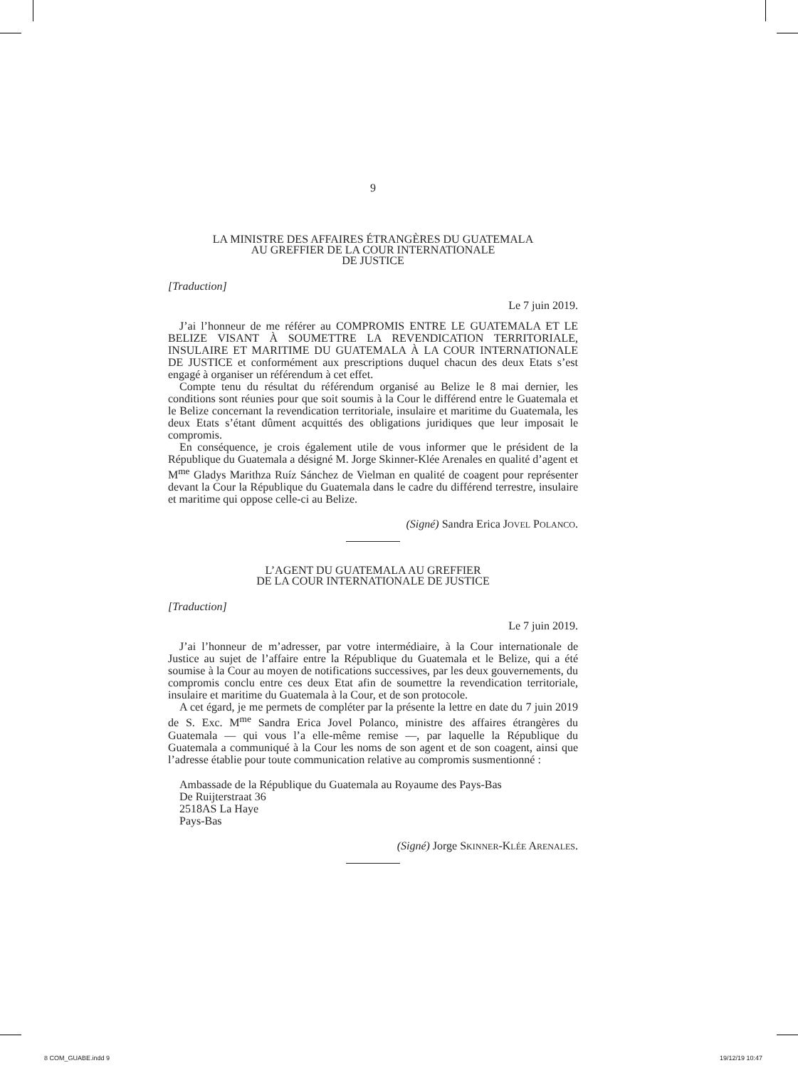9
LA MINISTRE DES AFFAIRES ÉTRANGÈRES DU GUATEMALA
AU GREFFIER DE LA COUR INTERNATIONALE
DE JUSTICE
[Traduction]
Le 7 juin 2019.
J’ai l’honneur de me référer au COMPROMIS ENTRE LE GUATEMALA ET LE BELIZE VISANT À SOUMETTRE LA REVENDICATION TERRITORIALE, INSULAIRE ET MARITIME DU GUATEMALA À LA COUR INTERNATIONALE DE JUSTICE et conformément aux prescriptions duquel chacun des deux Etats s’est engagé à organiser un référendum à cet effet.
Compte tenu du résultat du référendum organisé au Belize le 8 mai dernier, les conditions sont réunies pour que soit soumis à la Cour le différend entre le Guatemala et le Belize concernant la revendication territoriale, insulaire et maritime du Guatemala, les deux Etats s’étant dûment acquittés des obligations juridiques que leur imposait le compromis.
En conséquence, je crois également utile de vous informer que le président de la République du Guatemala a désigné M. Jorge Skinner-Klée Arenales en qualité d’agent et M<sup>me</sup> Gladys Marithza Ruíz Sánchez de Vielman en qualité de coagent pour représenter devant la Cour la République du Guatemala dans le cadre du différend terrestre, insulaire et maritime qui oppose celle-ci au Belize.
(Signé) Sandra Erica JOVEL POLANCO.
L’AGENT DU GUATEMALA AU GREFFIER
DE LA COUR INTERNATIONALE DE JUSTICE
[Traduction]
Le 7 juin 2019.
J’ai l’honneur de m’adresser, par votre intermédiaire, à la Cour internationale de Justice au sujet de l’affaire entre la République du Guatemala et le Belize, qui a été soumise à la Cour au moyen de notifications successives, par les deux gouvernements, du compromis conclu entre ces deux Etat afin de soumettre la revendication territoriale, insulaire et maritime du Guatemala à la Cour, et de son protocole.
A cet égard, je me permets de compléter par la présente la lettre en date du 7 juin 2019 de S. Exc. M<sup>me</sup> Sandra Erica Jovel Polanco, ministre des affaires étrangères du Guatemala — qui vous l’a elle-même remise —, par laquelle la République du Guatemala a communiqué à la Cour les noms de son agent et de son coagent, ainsi que l’adresse établie pour toute communication relative au compromis susmentionné :
Ambassade de la République du Guatemala au Royaume des Pays-Bas
De Ruijterstraat 36
2518AS La Haye
Pays-Bas
(Signé) Jorge SKINNER-KLÉE ARENALES.
8 COM_GUABE.indd 9 19/12/19 10:47